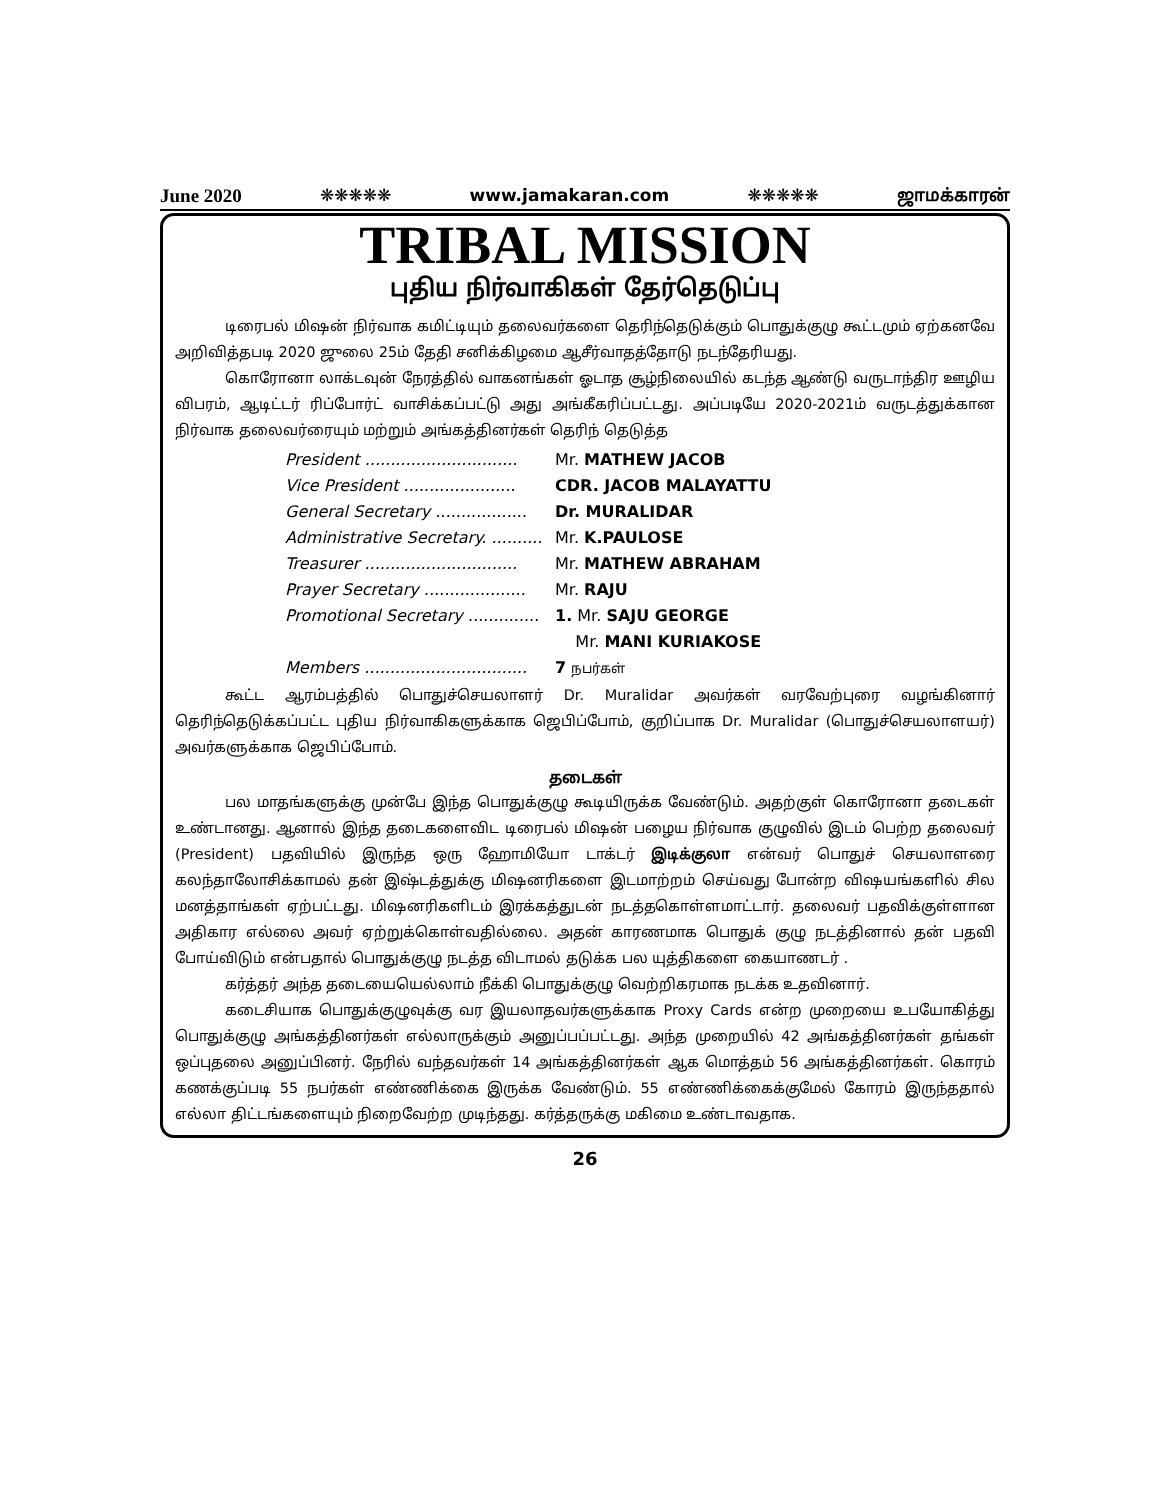June 2020 ❋❋❋❋❋ www.jamakaran.com ❋❋❋❋❋ ஜாமக்காரன்
TRIBAL MISSION
புதிய நிர்வாகிகள் தேர்தெடுப்பு
டிரைபல் மிஷன் நிர்வாக கமிட்டியும் தலைவர்களை தெரிந்தெடுக்கும் பொதுக்குழு கூட்டமும் ஏற்கனவே அறிவித்தபடி 2020 ஜுலை 25ம் தேதி சனிக்கிழமை ஆசீர்வாதத்தோடு நடந்தேரியது.
கொரோனா லாக்டவுன் நேரத்தில் வாகனங்கள் ஓடாத சூழ்நிலையில் கடந்த ஆண்டு வருடாந்திர ஊழிய விபரம், ஆடிட்டர் ரிப்போர்ட் வாசிக்கப்பட்டு அது அங்கீகரிப்பட்டது. அப்படியே 2020-2021ம் வருடத்துக்கான நிர்வாக தலைவர்ரையும் மற்றும் அங்கத்தினர்கள் தெரிந் தெடுத்த
President .............................. Mr. MATHEW JACOB
Vice President ...................... CDR. JACOB MALAYATTU
General Secretary .................. Dr. MURALIDAR
Administrative Secretary. .......... Mr. K.PAULOSE
Treasurer .............................. Mr. MATHEW ABRAHAM
Prayer Secretary .................... Mr. RAJU
Promotional Secretary .............. 1. Mr. SAJU GEORGE
Mr. MANI KURIAKOSE
Members ................................ 7 நபர்கள்
கூட்ட ஆரம்பத்தில் பொதுச்செயலாளர் Dr. Muralidar அவர்கள் வரவேற்புரை வழங்கினார் தெரிந்தெடுக்கப்பட்ட புதிய நிர்வாகிகளுக்காக ஜெபிப்போம், குறிப்பாக Dr. Muralidar (பொதுச்செயலாளயர்) அவர்களுக்காக ஜெபிப்போம்.
தடைகள்
பல மாதங்களுக்கு முன்பே இந்த பொதுக்குழு கூடியிருக்க வேண்டும். அதற்குள் கொரோனா தடைகள் உண்டானது. ஆனால் இந்த தடைகளைவிட டிரைபல் மிஷன் பழைய நிர்வாக குழுவில் இடம் பெற்ற தலைவர் (President) பதவியில் இருந்த ஒரு ஹோமியோ டாக்டர் இடிக்குலா என்வர் பொதுச் செயலாளரை கலந்தாலோசிக்காமல் தன் இஷ்டத்துக்கு மிஷனரிகளை இடமாற்றம் செய்வது போன்ற விஷயங்களில் சில மனத்தாங்கள் ஏற்பட்டது. மிஷனரிகளிடம் இரக்கத்துடன் நடத்தகொள்ளமாட்டார். தலைவர் பதவிக்குள்ளான அதிகார எல்லை அவர் ஏற்றுக்கொள்வதில்லை. அதன் காரணமாக பொதுக் குழு நடத்தினால் தன் பதவி போய்விடும் என்பதால் பொதுக்குழு நடத்த விடாமல் தடுக்க பல யுத்திகளை கையாணடர் .
கர்த்தர் அந்த தடையையெல்லாம் நீக்கி பொதுக்குழு வெற்றிகரமாக நடக்க உதவினார்.
கடைசியாக பொதுக்குழுவுக்கு வர இயலாதவர்களுக்காக Proxy Cards என்ற முறையை உபயோகித்து பொதுக்குழு அங்கத்தினர்கள் எல்லாருக்கும் அனுப்பப்பட்டது. அந்த முறையில் 42 அங்கத்தினர்கள் தங்கள் ஒப்புதலை அனுப்பினர். நேரில் வந்தவர்கள் 14 அங்கத்தினர்கள் ஆக மொத்தம் 56 அங்கத்தினர்கள். கொரம் கணக்குப்படி 55 நபர்கள் எண்ணிக்கை இருக்க வேண்டும். 55 எண்ணிக்கைக்குமேல் கோரம் இருந்ததால் எல்லா திட்டங்களையும் நிறைவேற்ற முடிந்தது. கர்த்தருக்கு மகிமை உண்டாவதாக.
26